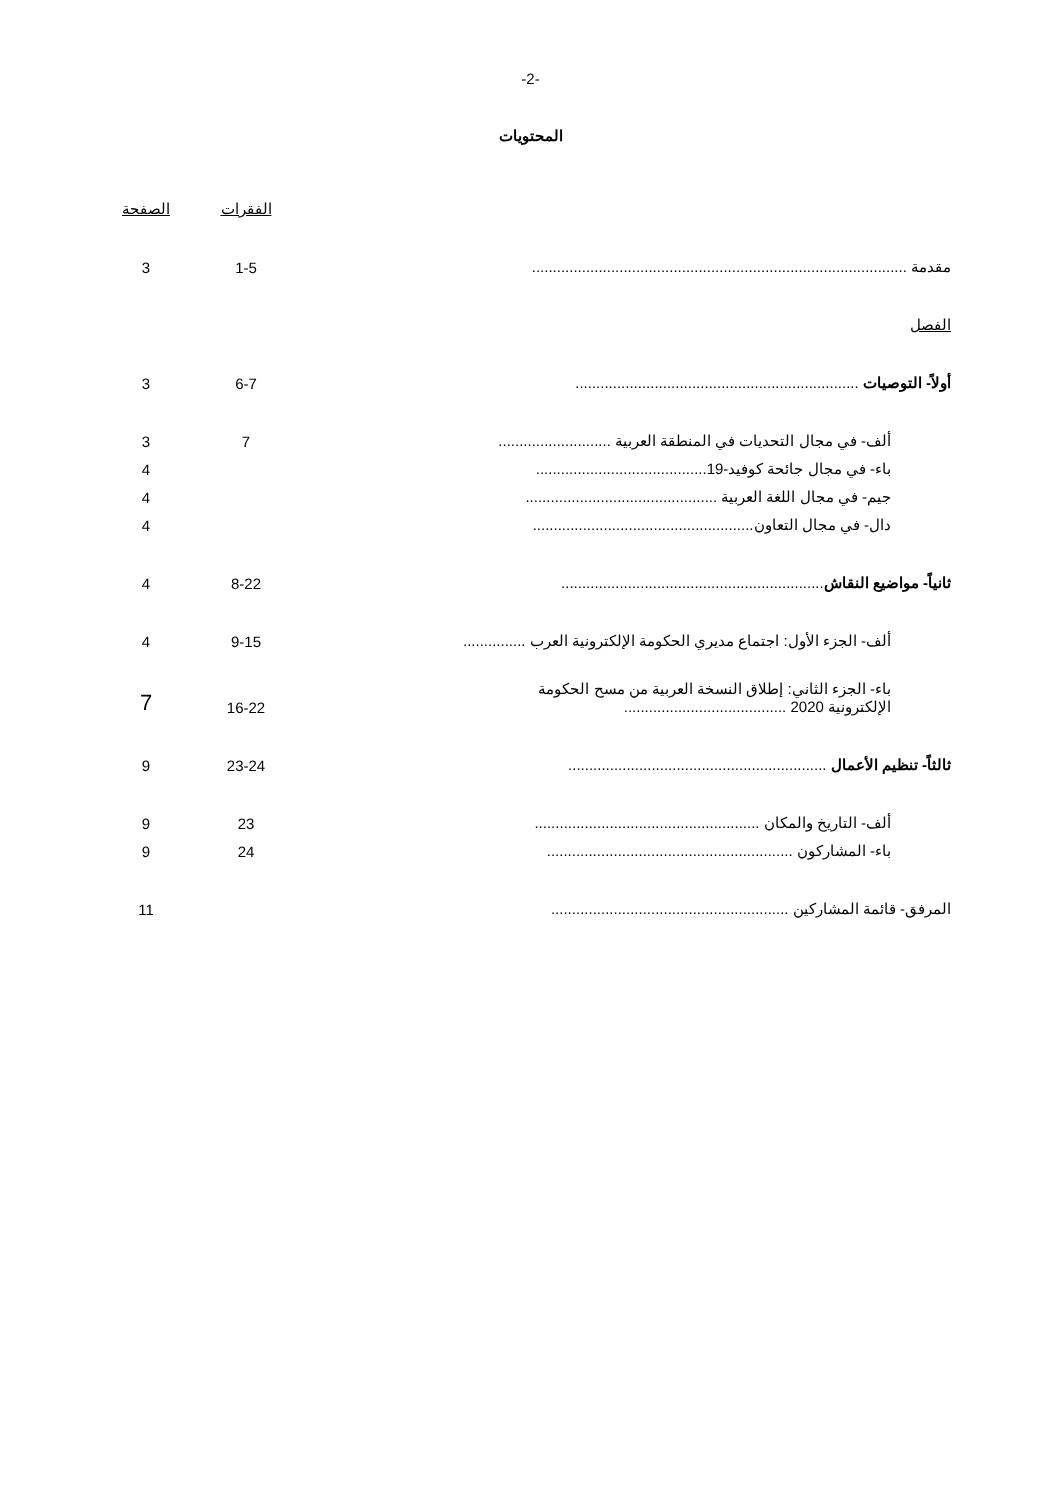-2-
المحتويات
| | الفقرات | الصفحة |
| مقدمة .......................................................................................... | 1-5 | 3 |
| الفصل | | |
| أولاً- التوصيات .................................................................... | 6-7 | 3 |
| ألف- في مجال التحديات في المنطقة العربية ........................... | 7 | 3 |
| باء- في مجال جائحة كوفيد-19......................................... | | 4 |
| جيم- في مجال اللغة العربية .............................................. | | 4 |
| دال- في مجال التعاون..................................................... | | 4 |
| ثانياً- مواضيع النقاش ............................................................... | 8-22 | 4 |
| ألف- الجزء الأول: اجتماع مديري الحكومة الإلكترونية العرب ............... | 9-15 | 4 |
| باء- الجزء الثاني: إطلاق النسخة العربية من مسح الحكومة الإلكترونية 2020 ....................................... | 16-22 | 7 |
| ثالثاً- تنظيم الأعمال .............................................................. | 23-24 | 9 |
| ألف- التاريخ والمكان ...................................................... | 23 | 9 |
| باء- المشاركون ........................................................... | 24 | 9 |
| المرفق- قائمة المشاركين ......................................................... | | 11 |